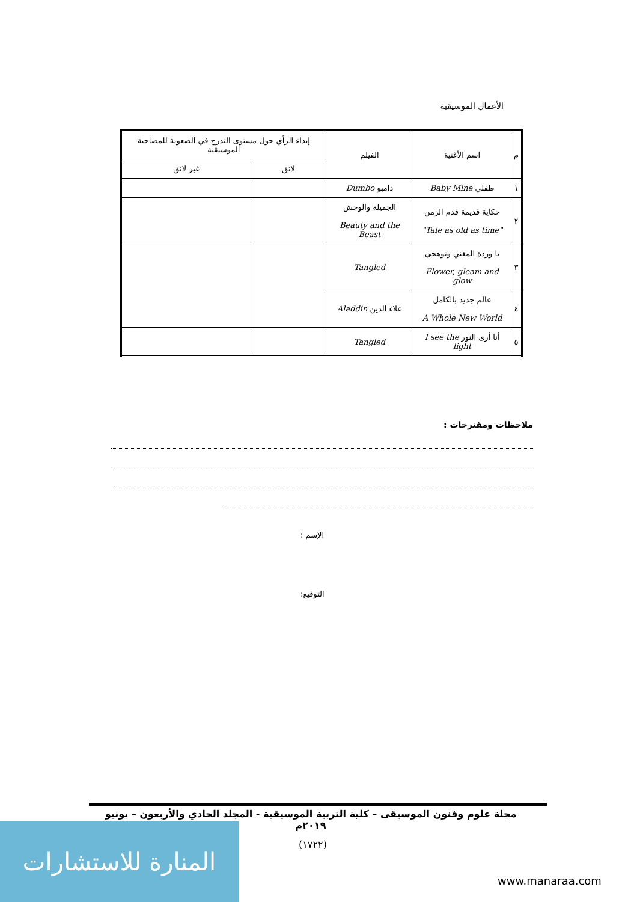الأعمال الموسيقية
| م | اسم الأغنية | الفيلم | إبداء الرأي حول مستوى التدرج في الصعوبة للمصاحبة الموسيقية | |
| --- | --- | --- | --- | --- |
| | | | لائق | غير لائق |
| ١ | طفلي Baby Mine | دامبو Dumbo | | |
| ٢ | حكاية قديمة قدم الزمن "Tale as old as time" | الجميلة والوحش Beauty and the Beast | | |
| ٣ | يا وردة المغني وتوهجي Flower, gleam and glow | Tangled | | |
| ٤ | عالم جديد بالكامل A Whole New World | علاء الدين Aladdin | | |
| ٥ | أنا أرى النور I see the light | Tangled | | |
ملاحظات ومقترحات :
الإسم :
التوقيع:
مجلة علوم وفنون الموسيقى – كلية التربية الموسيقية - المجلد الحادي والأربعون – يونيو ٢٠١٩م
المنارة للاستشارات
(١٧٢٢)
www.manaraa.com